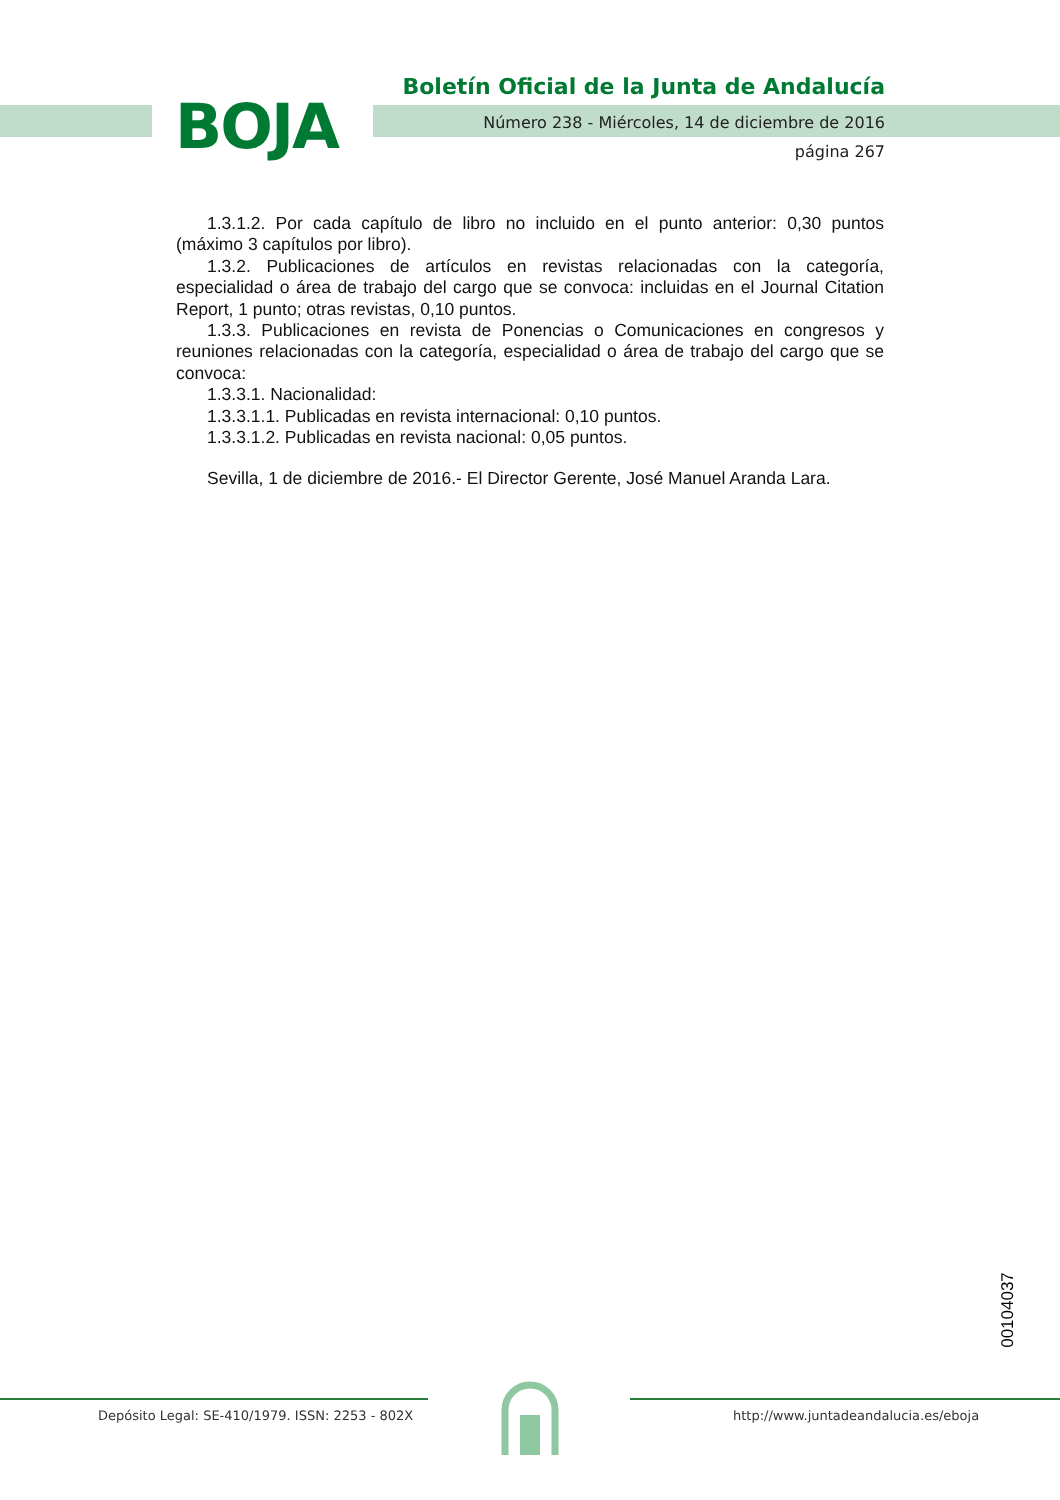BOJA
Boletín Oficial de la Junta de Andalucía
Número 238 - Miércoles, 14 de diciembre de 2016
página 267
1.3.1.2. Por cada capítulo de libro no incluido en el punto anterior: 0,30 puntos (máximo 3 capítulos por libro).
1.3.2. Publicaciones de artículos en revistas relacionadas con la categoría, especialidad o área de trabajo del cargo que se convoca: incluidas en el Journal Citation Report, 1 punto; otras revistas, 0,10 puntos.
1.3.3. Publicaciones en revista de Ponencias o Comunicaciones en congresos y reuniones relacionadas con la categoría, especialidad o área de trabajo del cargo que se convoca:
1.3.3.1. Nacionalidad:
1.3.3.1.1. Publicadas en revista internacional: 0,10 puntos.
1.3.3.1.2. Publicadas en revista nacional: 0,05 puntos.
Sevilla, 1 de diciembre de 2016.- El Director Gerente, José Manuel Aranda Lara.
00104037
Depósito Legal: SE-410/1979. ISSN: 2253 - 802X
http://www.juntadeandalucia.es/eboja